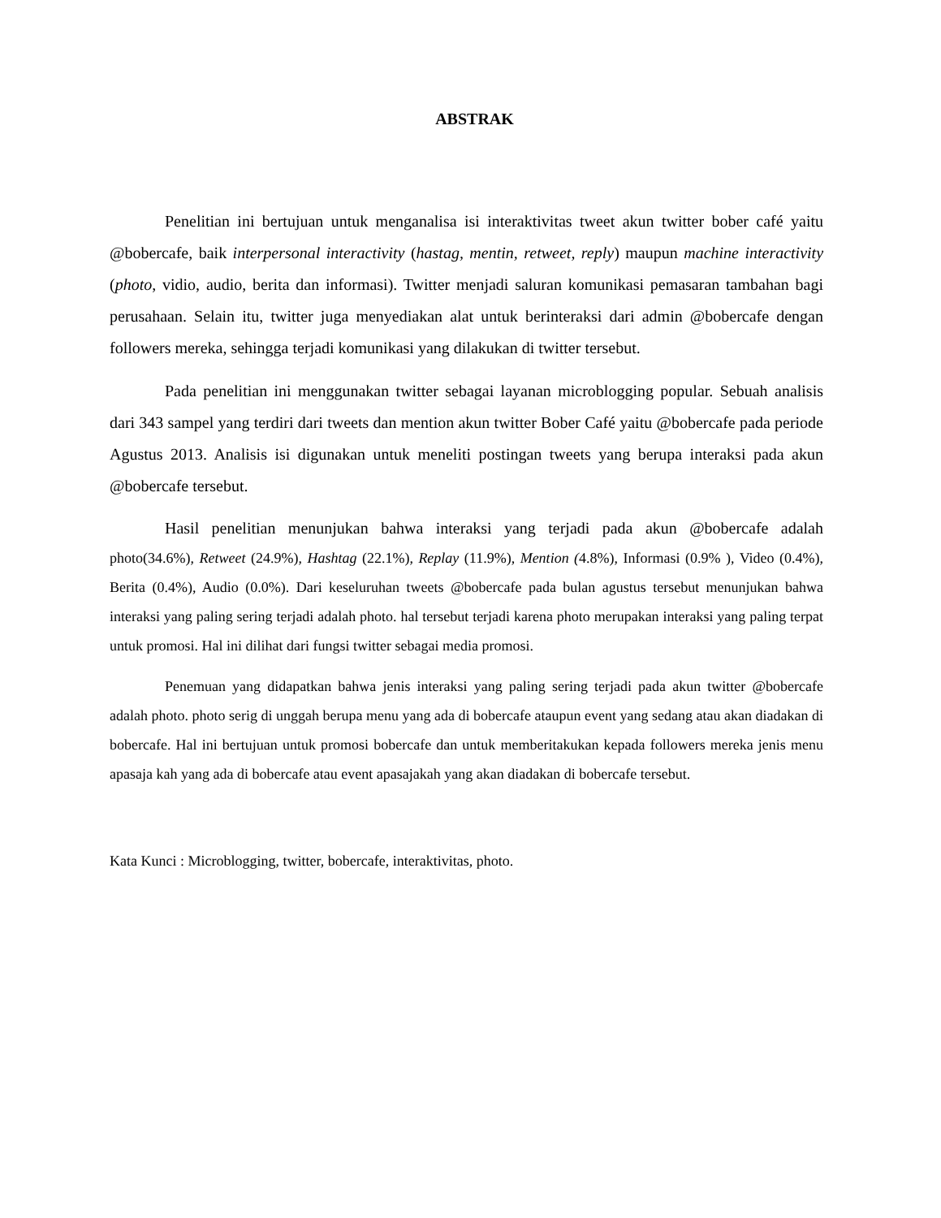ABSTRAK
Penelitian ini bertujuan untuk menganalisa isi interaktivitas tweet akun twitter bober café yaitu @bobercafe, baik interpersonal interactivity (hastag, mentin, retweet, reply) maupun machine interactivity (photo, vidio, audio, berita dan informasi). Twitter menjadi saluran komunikasi pemasaran tambahan bagi perusahaan. Selain itu, twitter juga menyediakan alat untuk berinteraksi dari admin @bobercafe dengan followers mereka, sehingga terjadi komunikasi yang dilakukan di twitter tersebut.
Pada penelitian ini menggunakan twitter sebagai layanan microblogging popular. Sebuah analisis dari 343 sampel yang terdiri dari tweets dan mention akun twitter Bober Café yaitu @bobercafe pada periode Agustus 2013. Analisis isi digunakan untuk meneliti postingan tweets yang berupa interaksi pada akun @bobercafe tersebut.
Hasil penelitian menunjukan bahwa interaksi yang terjadi pada akun @bobercafe adalah photo(34.6%), Retweet (24.9%), Hashtag (22.1%), Replay (11.9%), Mention (4.8%), Informasi (0.9% ), Video (0.4%), Berita (0.4%), Audio (0.0%). Dari keseluruhan tweets @bobercafe pada bulan agustus tersebut menunjukan bahwa interaksi yang paling sering terjadi adalah photo. hal tersebut terjadi karena photo merupakan interaksi yang paling terpat untuk promosi. Hal ini dilihat dari fungsi twitter sebagai media promosi.
Penemuan yang didapatkan bahwa jenis interaksi yang paling sering terjadi pada akun twitter @bobercafe adalah photo. photo serig di unggah berupa menu yang ada di bobercafe ataupun event yang sedang atau akan diadakan di bobercafe. Hal ini bertujuan untuk promosi bobercafe dan untuk memberitakukan kepada followers mereka jenis menu apasaja kah yang ada di bobercafe atau event apasajakah yang akan diadakan di bobercafe tersebut.
Kata Kunci : Microblogging, twitter, bobercafe, interaktivitas, photo.